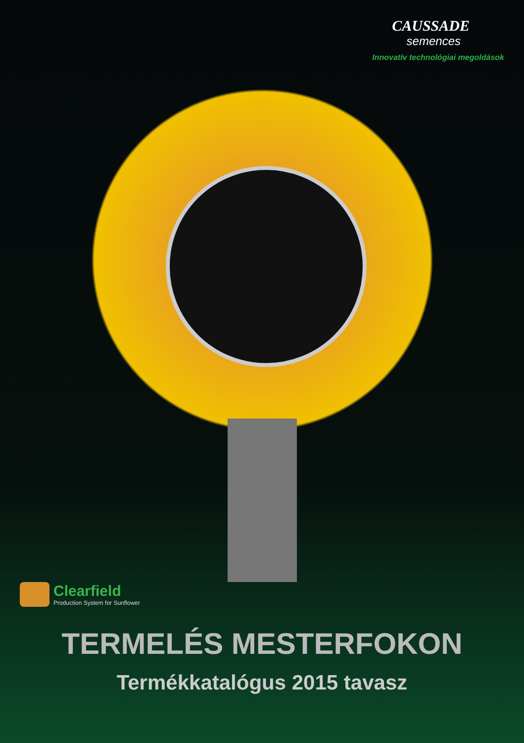CAUSSADE
semences
Innovatív technológiai megoldások
Clearfield
Production System for Sunflower
TERMELÉS MESTERFOKON
Termékkatalógus 2015 tavasz